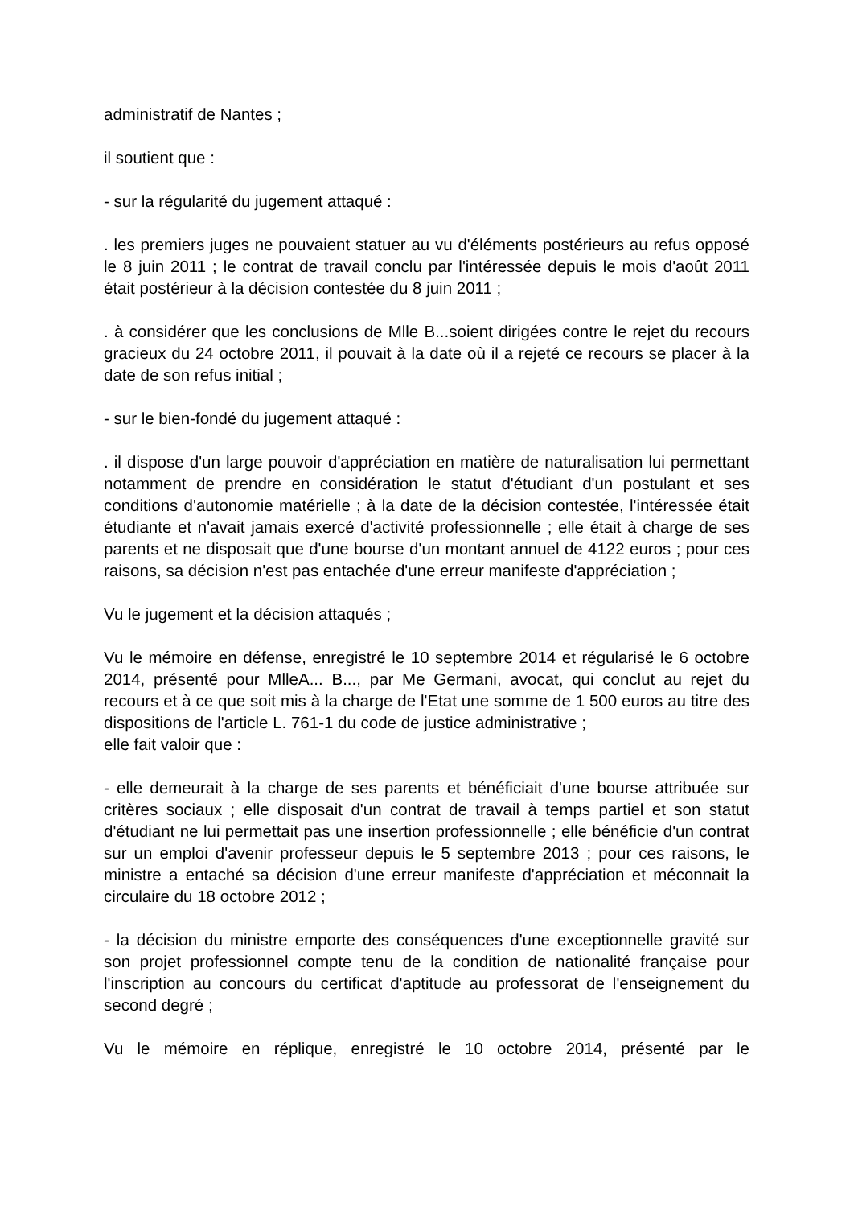administratif de Nantes ;
il soutient que :
- sur la régularité du jugement attaqué :
. les premiers juges ne pouvaient statuer au vu d'éléments postérieurs au refus opposé le 8 juin 2011 ; le contrat de travail conclu par l'intéressée depuis le mois d'août 2011 était postérieur à la décision contestée du 8 juin 2011 ;
. à considérer que les conclusions de Mlle B...soient dirigées contre le rejet du recours gracieux du 24 octobre 2011, il pouvait à la date où il a rejeté ce recours se placer à la date de son refus initial ;
- sur le bien-fondé du jugement attaqué :
. il dispose d'un large pouvoir d'appréciation en matière de naturalisation lui permettant notamment de prendre en considération le statut d'étudiant d'un postulant et ses conditions d'autonomie matérielle ; à la date de la décision contestée, l'intéressée était étudiante et n'avait jamais exercé d'activité professionnelle ; elle était à charge de ses parents et ne disposait que d'une bourse d'un montant annuel de 4122 euros ; pour ces raisons, sa décision n'est pas entachée d'une erreur manifeste d'appréciation ;
Vu le jugement et la décision attaqués ;
Vu le mémoire en défense, enregistré le 10 septembre 2014 et régularisé le 6 octobre 2014, présenté pour MlleA... B..., par Me Germani, avocat, qui conclut au rejet du recours et à ce que soit mis à la charge de l'Etat une somme de 1 500 euros au titre des dispositions de l'article L. 761-1 du code de justice administrative ;
elle fait valoir que :
- elle demeurait à la charge de ses parents et bénéficiait d'une bourse attribuée sur critères sociaux ; elle disposait d'un contrat de travail à temps partiel et son statut d'étudiant ne lui permettait pas une insertion professionnelle ; elle bénéficie d'un contrat sur un emploi d'avenir professeur depuis le 5 septembre 2013 ; pour ces raisons, le ministre a entaché sa décision d'une erreur manifeste d'appréciation et méconnait la circulaire du 18 octobre 2012 ;
- la décision du ministre emporte des conséquences d'une exceptionnelle gravité sur son projet professionnel compte tenu de la condition de nationalité française pour l'inscription au concours du certificat d'aptitude au professorat de l'enseignement du second degré ;
Vu le mémoire en réplique, enregistré le 10 octobre 2014, présenté par le